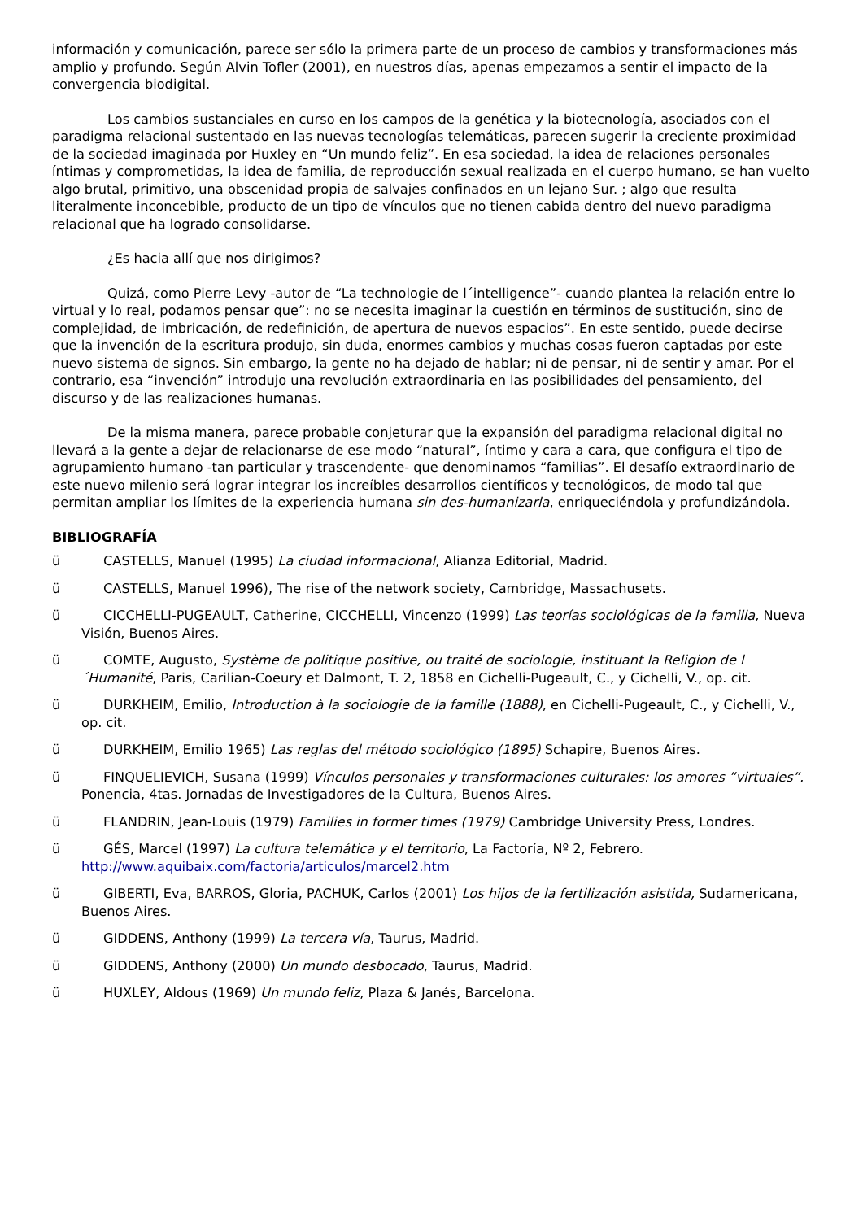información y comunicación, parece ser sólo la primera parte de un proceso de cambios y transformaciones más amplio y profundo. Según Alvin Tofler (2001), en nuestros días, apenas empezamos a sentir el impacto de la convergencia biodigital.
Los cambios sustanciales en curso en los campos de la genética y la biotecnología, asociados con el paradigma relacional sustentado en las nuevas tecnologías telemáticas, parecen sugerir la creciente proximidad de la sociedad imaginada por Huxley en “Un mundo feliz”. En esa sociedad, la idea de relaciones personales íntimas y comprometidas, la idea de familia, de reproducción sexual realizada en el cuerpo humano, se han vuelto algo brutal, primitivo, una obscenidad propia de salvajes confinados en un lejano Sur. ; algo que resulta literalmente inconcebible, producto de un tipo de vínculos que no tienen cabida dentro del nuevo paradigma relacional que ha logrado consolidarse.
¿Es hacia allí que nos dirigimos?
Quizá, como Pierre Levy -autor de “La technologie de l´intelligence”- cuando plantea la relación entre lo virtual y lo real, podamos pensar que”: no se necesita imaginar la cuestión en términos de sustitución, sino de complejidad, de imbricación, de redefinición, de apertura de nuevos espacios”. En este sentido, puede decirse que la invención de la escritura produjo, sin duda, enormes cambios y muchas cosas fueron captadas por este nuevo sistema de signos. Sin embargo, la gente no ha dejado de hablar; ni de pensar, ni de sentir y amar. Por el contrario, esa “invención” introdujo una revolución extraordinaria en las posibilidades del pensamiento, del discurso y de las realizaciones humanas.
De la misma manera, parece probable conjeturar que la expansión del paradigma relacional digital no llevará a la gente a dejar de relacionarse de ese modo “natural”, íntimo y cara a cara, que configura el tipo de agrupamiento humano -tan particular y trascendente- que denominamos “familias”. El desafío extraordinario de este nuevo milenio será lograr integrar los increíbles desarrollos científicos y tecnológicos, de modo tal que permitan ampliar los límites de la experiencia humana sin des-humanizarla, enriqueciéndola y profundizándola.
BIBLIOGRAFÍA
ü CASTELLS, Manuel (1995) La ciudad informacional, Alianza Editorial, Madrid.
ü CASTELLS, Manuel 1996), The rise of the network society, Cambridge, Massachusets.
ü CICCHELLI-PUGEAULT, Catherine, CICCHELLI, Vincenzo (1999) Las teorías sociológicas de la familia, Nueva Visión, Buenos Aires.
ü COMTE, Augusto, Système de politique positive, ou traité de sociologie, instituant la Religion de l´Humanité, Paris, Carilian-Coeury et Dalmont, T. 2, 1858 en Cichelli-Pugeault, C., y Cichelli, V., op. cit.
ü DURKHEIM, Emilio, Introduction à la sociologie de la famille (1888), en Cichelli-Pugeault, C., y Cichelli, V., op. cit.
ü DURKHEIM, Emilio 1965) Las reglas del método sociológico (1895) Schapire, Buenos Aires.
ü FINQUELIEVICH, Susana (1999) Vínculos personales y transformaciones culturales: los amores ”virtuales”. Ponencia, 4tas. Jornadas de Investigadores de la Cultura, Buenos Aires.
ü FLANDRIN, Jean-Louis (1979) Families in former times (1979) Cambridge University Press, Londres.
ü GÉS, Marcel (1997) La cultura telemática y el territorio, La Factoría, Nº 2, Febrero. http://www.aquibaix.com/factoria/articulos/marcel2.htm
ü GIBERTI, Eva, BARROS, Gloria, PACHUK, Carlos (2001) Los hijos de la fertilización asistida, Sudamericana, Buenos Aires.
ü GIDDENS, Anthony (1999) La tercera vía, Taurus, Madrid.
ü GIDDENS, Anthony (2000) Un mundo desbocado, Taurus, Madrid.
ü HUXLEY, Aldous (1969) Un mundo feliz, Plaza & Janés, Barcelona.